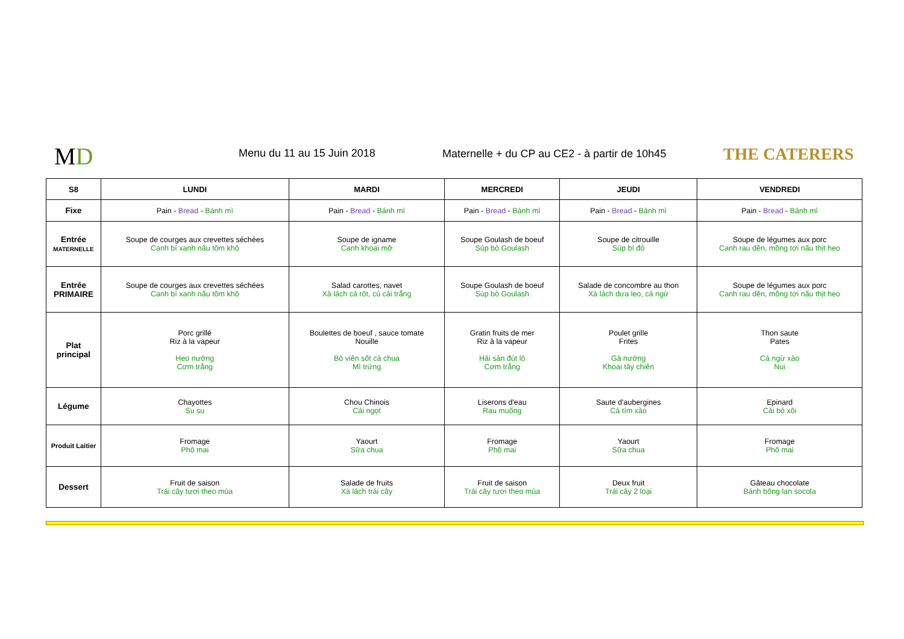MD Menu du 11 au 15 Juin 2018
Maternelle + du CP au CE2 - à partir de 10h45
THE CATERERS
| S8 | LUNDI | MARDI | MERCREDI | JEUDI | VENDREDI |
| --- | --- | --- | --- | --- | --- |
| Fixe | Pain - Bread - Bánh mì | Pain - Bread - Bánh mì | Pain - Bread - Bánh mì | Pain - Bread - Bánh mì | Pain - Bread - Bánh mì |
| Entrée MATERNELLE | Soupe de courges aux crevettes séchées Canh bí xanh nấu tôm khô | Soupe de igname Canh khoai mỡ | Soupe Goulash de boeuf Súp bò Goulash | Soupe de citrouille Súp bí đỏ | Soupe de légumes aux porc Canh rau dền, mồng tơi nấu thịt heo |
| Entrée PRIMAIRE | Soupe de courges aux crevettes séchées Canh bí xanh nấu tôm khô | Salad carottes, navet Xà lách cà rôt, củ cải trắng | Soupe Goulash de boeuf Súp bò Goulash | Salade de concombre au thon Xà lách dưa leo, cá ngừ | Soupe de légumes aux porc Canh rau dền, mồng tơi nấu thịt heo |
| Plat principal | Porc grillé Riz à la vapeur Heo nướng Cơm trắng | Boulettes de boeuf , sauce tomate Nouille Bò viên sốt cà chua Mì trứng | Gratin fruits de mer Riz à la vapeur Hải sản đút lò Cơm trắng | Poulet grille Frites Gà nướng Khoai tây chiên | Thon saute Pates Cá ngừ xào Nui |
| Légume | Chayottes Su su | Chou Chinois Cải ngọt | Liserons d'eau Rau muống | Saute d'aubergines Cà tím xào | Epinard Cải bó xôi |
| Produit Laitier | Fromage Phô mai | Yaourt Sữa chua | Fromage Phô mai | Yaourt Sữa chua | Fromage Phô mai |
| Dessert | Fruit de saison Trái cây tươi theo mùa | Salade de fruits Xà lách trái cây | Fruit de saison Trái cây tươi theo mùa | Deux fruit Trái cây 2 loại | Gâteau chocolate Bánh bông lan socola |